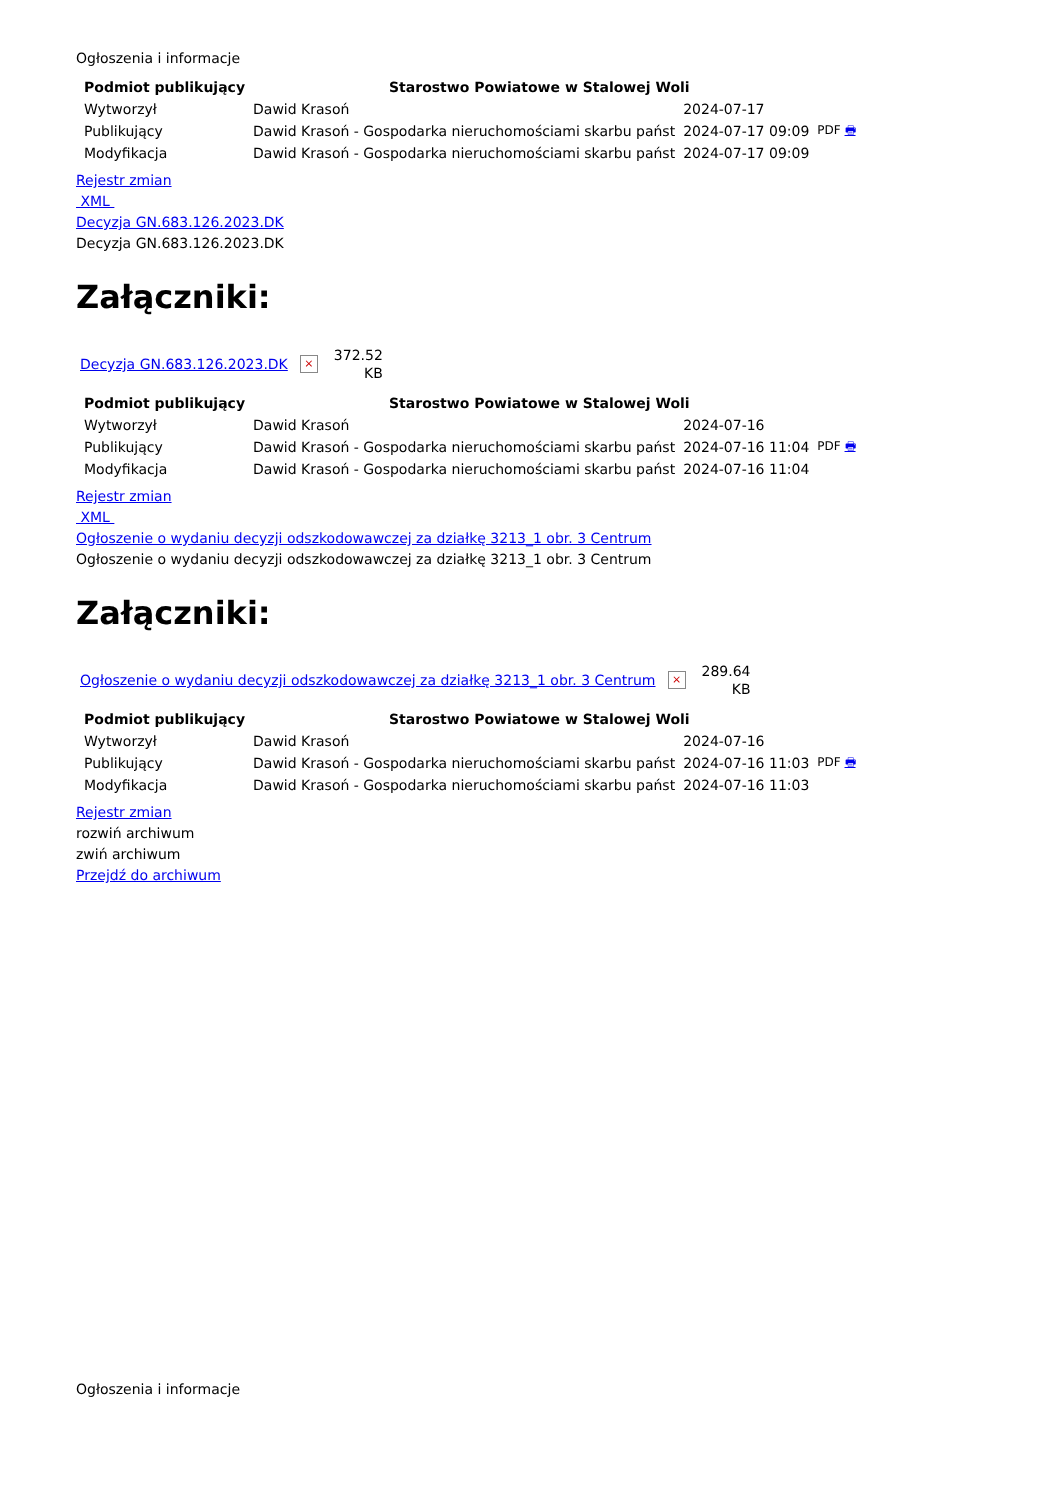Ogłoszenia i informacje
| Podmiot publikujący | Starostwo Powiatowe w Stalowej Woli | | |
| Wytworzył | Dawid Krasoń | 2024-07-17 | PDF 🖶 |
| Publikujący | Dawid Krasoń - Gospodarka nieruchomościami skarbu państ | 2024-07-17 09:09 | |
| Modyfikacja | Dawid Krasoń - Gospodarka nieruchomościami skarbu państ | 2024-07-17 09:09 | |
Rejestr zmian
XML
Decyzja GN.683.126.2023.DK
Decyzja GN.683.126.2023.DK
Załączniki:
Decyzja GN.683.126.2023.DK ×
372.52
KB
| Podmiot publikujący | Starostwo Powiatowe w Stalowej Woli | | |
| Wytworzył | Dawid Krasoń | 2024-07-16 | PDF 🖶 |
| Publikujący | Dawid Krasoń - Gospodarka nieruchomościami skarbu państ | 2024-07-16 11:04 | |
| Modyfikacja | Dawid Krasoń - Gospodarka nieruchomościami skarbu państ | 2024-07-16 11:04 | |
Rejestr zmian
XML
Ogłoszenie o wydaniu decyzji odszkodowawczej za działkę 3213_1 obr. 3 Centrum
Ogłoszenie o wydaniu decyzji odszkodowawczej za działkę 3213_1 obr. 3 Centrum
Załączniki:
Ogłoszenie o wydaniu decyzji odszkodowawczej za działkę 3213_1 obr. 3 Centrum ×
289.64
KB
| Podmiot publikujący | Starostwo Powiatowe w Stalowej Woli | | |
| Wytworzył | Dawid Krasoń | 2024-07-16 | PDF 🖶 |
| Publikujący | Dawid Krasoń - Gospodarka nieruchomościami skarbu państ | 2024-07-16 11:03 | |
| Modyfikacja | Dawid Krasoń - Gospodarka nieruchomościami skarbu państ | 2024-07-16 11:03 | |
Rejestr zmian
rozwiń archiwum
zwiń archiwum
Przejdź do archiwum
Ogłoszenia i informacje